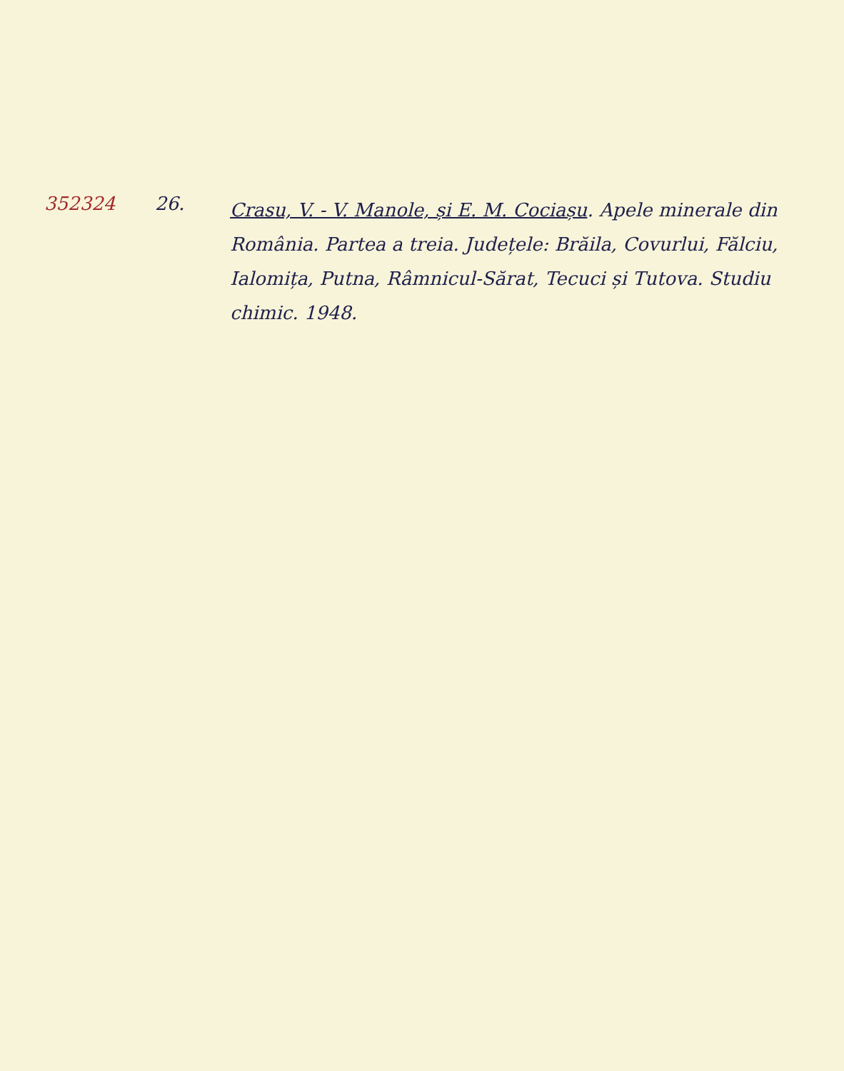352324 26.
Crasu, V. - V. Manole, și E. M. Cociașu. Apele minerale din România. Partea a treia. Județele: Brăila, Covurlui, Fălciu, Ialomița, Putna, Râmnicul-Sărat, Tecuci și Tutova. Studiu chimic. 1948.